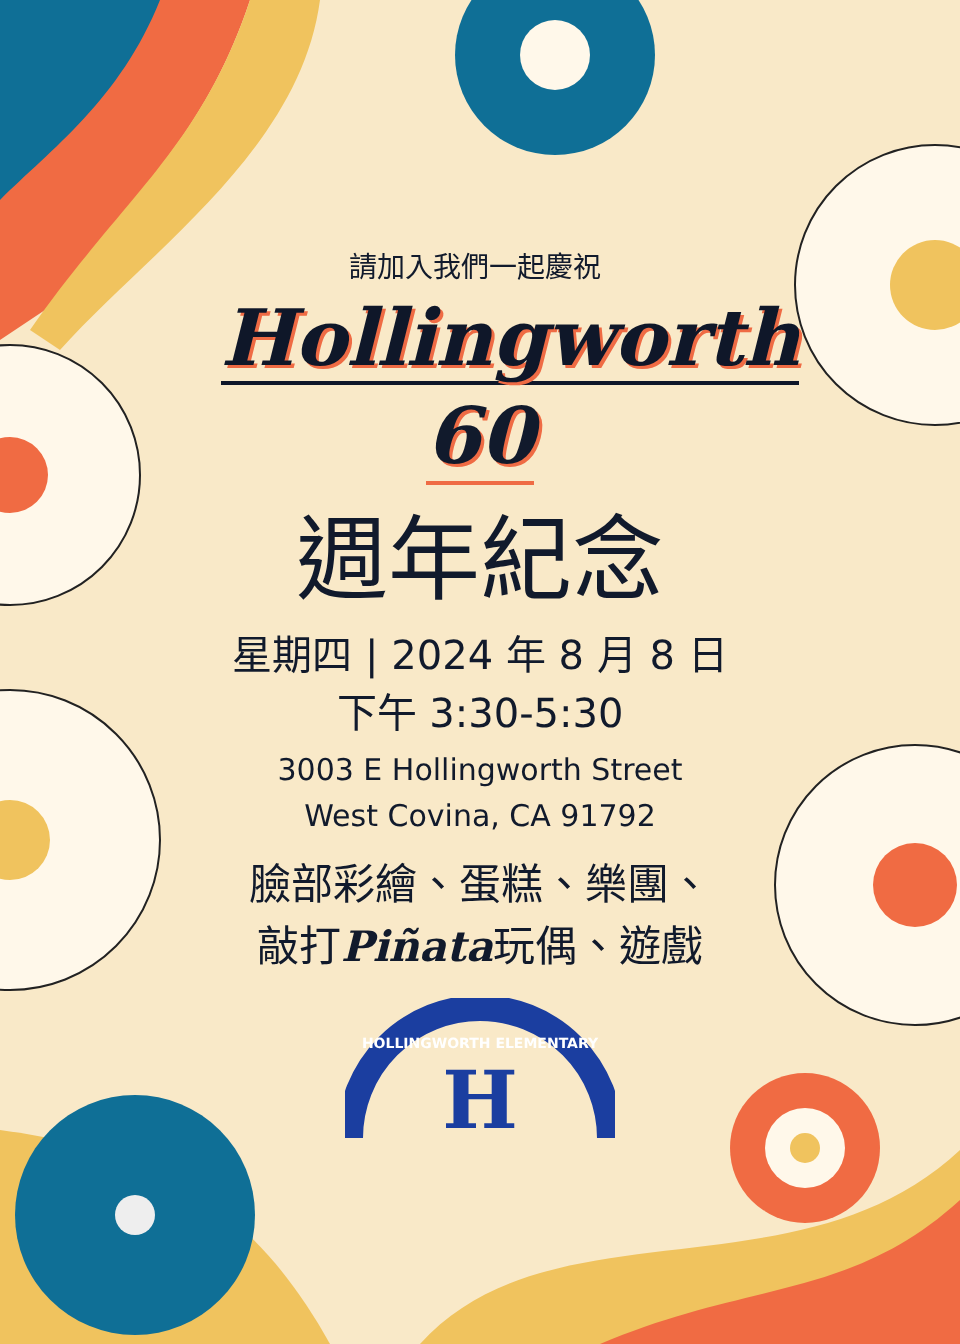請加入我們一起慶祝
Hollingworth
60
週年紀念
星期四 | 2024 年 8 月 8 日
下午 3:30-5:30
3003 E Hollingworth Street
West Covina, CA 91792
臉部彩繪、蛋糕、樂團、
敲打Piñata玩偶、遊戲
HOLLINGWORTH ELEMENTARY
H